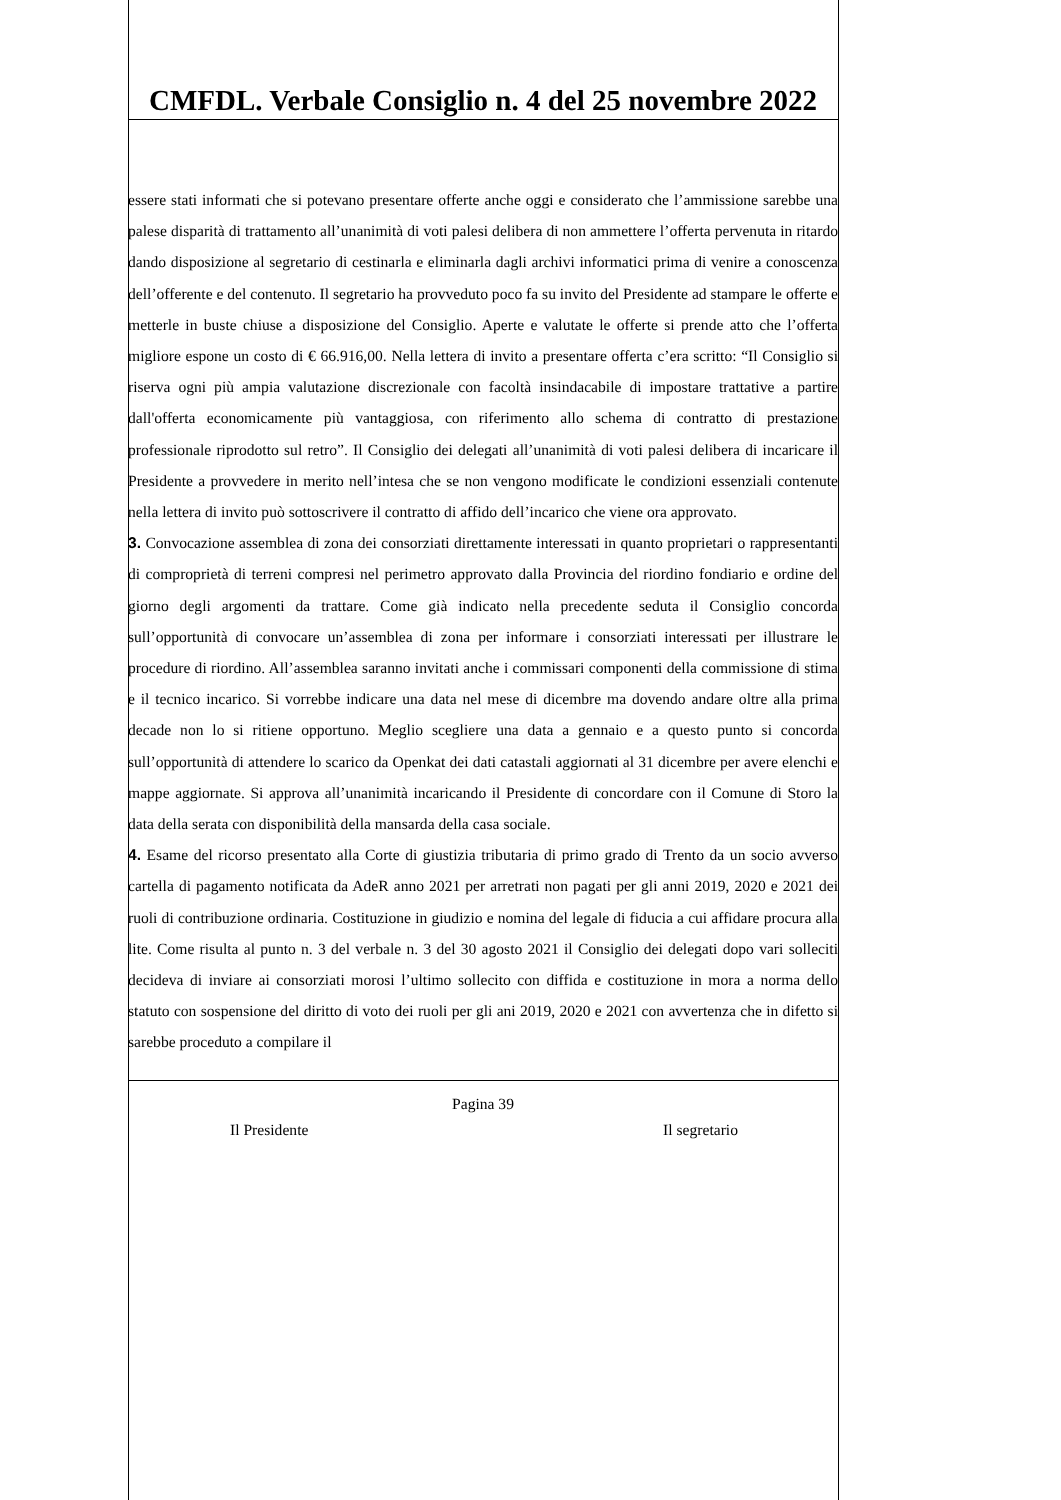CMFDL. Verbale Consiglio n. 4 del 25 novembre 2022
essere stati informati che si potevano presentare offerte anche oggi e considerato che l’ammissione sarebbe una palese disparità di trattamento all’unanimità di voti palesi delibera di non ammettere l’offerta pervenuta in ritardo dando disposizione al segretario di cestinarla e eliminarla dagli archivi informatici prima di venire a conoscenza dell’offerente e del contenuto. Il segretario ha provveduto poco fa su invito del Presidente ad stampare le offerte e metterle in buste chiuse a disposizione del Consiglio. Aperte e valutate le offerte si prende atto che l’offerta migliore espone un costo di € 66.916,00. Nella lettera di invito a presentare offerta c’era scritto: “Il Consiglio si riserva ogni più ampia valutazione discrezionale con facoltà insindacabile di impostare trattative a partire dall'offerta economicamente più vantaggiosa, con riferimento allo schema di contratto di prestazione professionale riprodotto sul retro”. Il Consiglio dei delegati all’unanimità di voti palesi delibera di incaricare il Presidente a provvedere in merito nell’intesa che se non vengono modificate le condizioni essenziali contenute nella lettera di invito può sottoscrivere il contratto di affido dell’incarico che viene ora approvato.
3. Convocazione assemblea di zona dei consorziati direttamente interessati in quanto proprietari o rappresentanti di comproprietà di terreni compresi nel perimetro approvato dalla Provincia del riordino fondiario e ordine del giorno degli argomenti da trattare. Come già indicato nella precedente seduta il Consiglio concorda sull’opportunità di convocare un’assemblea di zona per informare i consorziati interessati per illustrare le procedure di riordino. All’assemblea saranno invitati anche i commissari componenti della commissione di stima e il tecnico incarico. Si vorrebbe indicare una data nel mese di dicembre ma dovendo andare oltre alla prima decade non lo si ritiene opportuno. Meglio scegliere una data a gennaio e a questo punto si concorda sull’opportunità di attendere lo scarico da Openkat dei dati catastali aggiornati al 31 dicembre per avere elenchi e mappe aggiornate. Si approva all’unanimità incaricando il Presidente di concordare con il Comune di Storo la data della serata con disponibilità della mansarda della casa sociale.
4. Esame del ricorso presentato alla Corte di giustizia tributaria di primo grado di Trento da un socio avverso cartella di pagamento notificata da AdeR anno 2021 per arretrati non pagati per gli anni 2019, 2020 e 2021 dei ruoli di contribuzione ordinaria. Costituzione in giudizio e nomina del legale di fiducia a cui affidare procura alla lite. Come risulta al punto n. 3 del verbale n. 3 del 30 agosto 2021 il Consiglio dei delegati dopo vari solleciti decideva di inviare ai consorziati morosi l’ultimo sollecito con diffida e costituzione in mora a norma dello statuto con sospensione del diritto di voto dei ruoli per gli ani 2019, 2020 e 2021 con avvertenza che in difetto si sarebbe proceduto a compilare il
Pagina 39
Il Presidente Il segretario